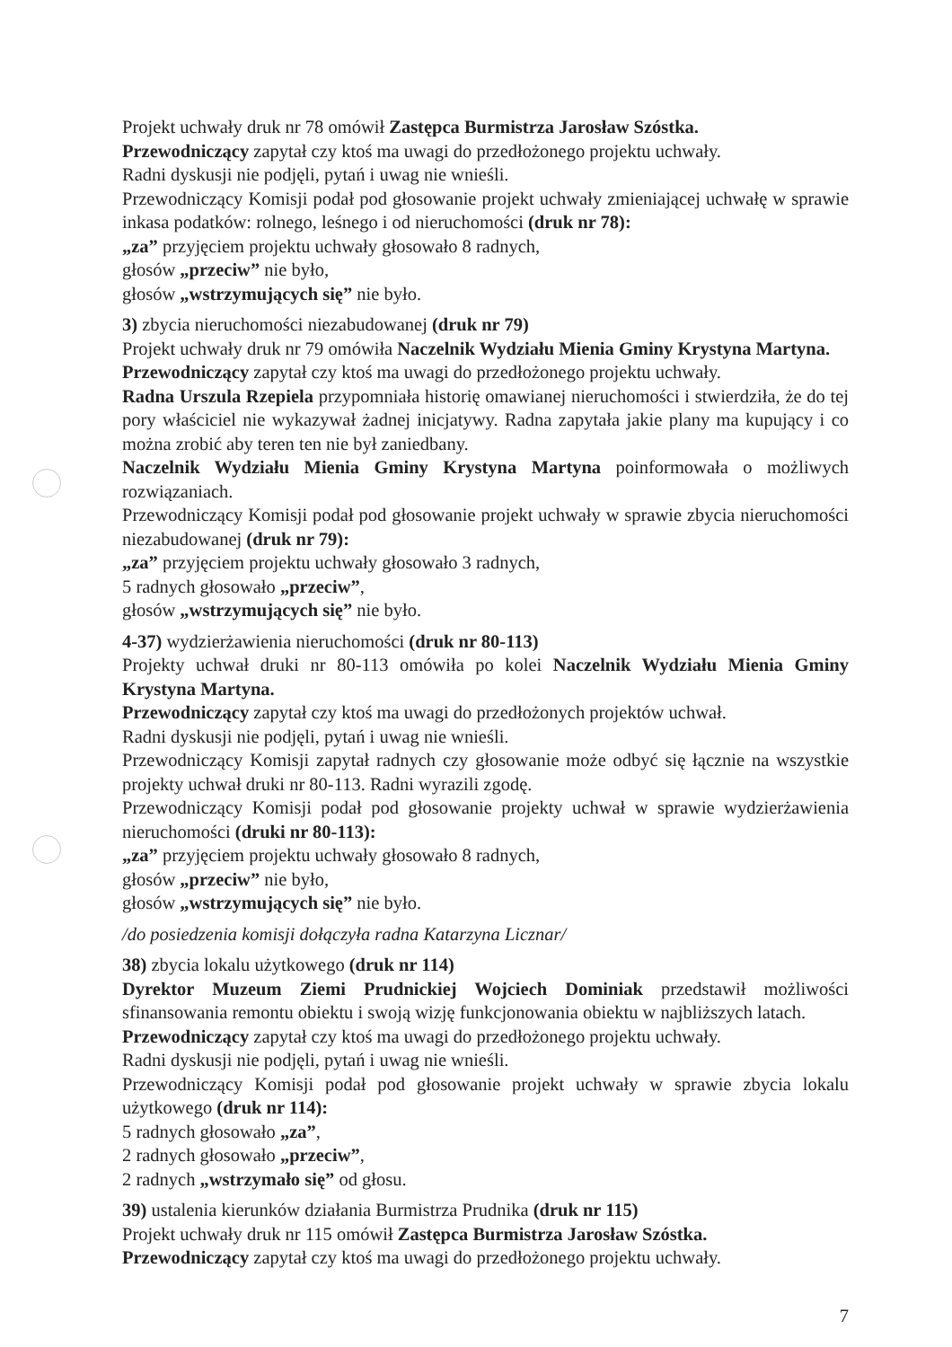Projekt uchwały druk nr 78 omówił Zastępca Burmistrza Jarosław Szóstka.
Przewodniczący zapytał czy ktoś ma uwagi do przedłożonego projektu uchwały.
Radni dyskusji nie podjęli, pytań i uwag nie wnieśli.
Przewodniczący Komisji podał pod głosowanie projekt uchwały zmieniającej uchwałę w sprawie inkasa podatków: rolnego, leśnego i od nieruchomości (druk nr 78):
„za” przyjęciem projektu uchwały głosowało 8 radnych,
głosów „przeciw” nie było,
głosów „wstrzymujących się” nie było.
3) zbycia nieruchomości niezabudowanej (druk nr 79)
Projekt uchwały druk nr 79 omówiła Naczelnik Wydziału Mienia Gminy Krystyna Martyna.
Przewodniczący zapytał czy ktoś ma uwagi do przedłożonego projektu uchwały.
Radna Urszula Rzepiela przypomniała historię omawianej nieruchomości i stwierdziła, że do tej pory właściciel nie wykazywał żadnej inicjatywy. Radna zapytała jakie plany ma kupujący i co można zrobić aby teren ten nie był zaniedbany.
Naczelnik Wydziału Mienia Gminy Krystyna Martyna poinformowała o możliwych rozwiązaniach.
Przewodniczący Komisji podał pod głosowanie projekt uchwały w sprawie zbycia nieruchomości niezabudowanej (druk nr 79):
„za” przyjęciem projektu uchwały głosowało 3 radnych,
5 radnych głosowało „przeciw”,
głosów „wstrzymujących się” nie było.
4-37) wydzierżawienia nieruchomości (druk nr 80-113)
Projekty uchwał druki nr 80-113 omówiła po kolei Naczelnik Wydziału Mienia Gminy Krystyna Martyna.
Przewodniczący zapytał czy ktoś ma uwagi do przedłożonych projektów uchwał.
Radni dyskusji nie podjęli, pytań i uwag nie wnieśli.
Przewodniczący Komisji zapytał radnych czy głosowanie może odbyć się łącznie na wszystkie projekty uchwał druki nr 80-113. Radni wyrazili zgodę.
Przewodniczący Komisji podał pod głosowanie projekty uchwał w sprawie wydzierżawienia nieruchomości (druki nr 80-113):
„za” przyjęciem projektu uchwały głosowało 8 radnych,
głosów „przeciw” nie było,
głosów „wstrzymujących się” nie było.
/do posiedzenia komisji dołączyła radna Katarzyna Licznar/
38) zbycia lokalu użytkowego (druk nr 114)
Dyrektor Muzeum Ziemi Prudnickiej Wojciech Dominiak przedstawił możliwości sfinansowania remontu obiektu i swoją wizję funkcjonowania obiektu w najbliższych latach.
Przewodniczący zapytał czy ktoś ma uwagi do przedłożonego projektu uchwały.
Radni dyskusji nie podjęli, pytań i uwag nie wnieśli.
Przewodniczący Komisji podał pod głosowanie projekt uchwały w sprawie zbycia lokalu użytkowego (druk nr 114):
5 radnych głosowało „za”,
2 radnych głosowało „przeciw”,
2 radnych „wstrzymało się” od głosu.
39) ustalenia kierunków działania Burmistrza Prudnika (druk nr 115)
Projekt uchwały druk nr 115 omówił Zastępca Burmistrza Jarosław Szóstka.
Przewodniczący zapytał czy ktoś ma uwagi do przedłożonego projektu uchwały.
7